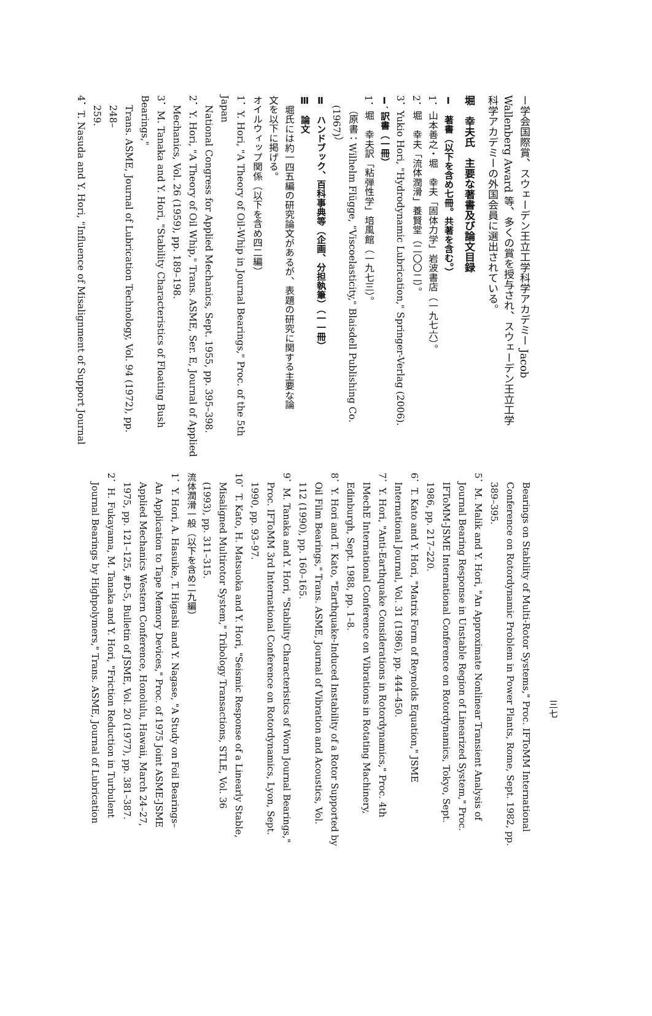ー学会国際賞、スウェーデン王立工学科学アカデミー Jacob
Wallenberg Award 等、多くの賞を授与され、スウェーデン王立工学
科学アカデミーの外国会員に選出されている。
堀　幸夫氏　主要な著書及び論文目録
Ⅰ　著書（以下を含め七冊。共著を含む。）
1．山本善之・堀　幸夫「固体力学」岩波書店（一九七六）。
2．堀　幸夫「流体潤滑」養賢堂（二〇〇二）。
3．Yukio Hori, "Hydrodynamic Lubrication," Springer-Verlag (2006).
Ⅰ′ 訳書（一冊）
1．堀　幸夫訳「粘弾性学」培風館（一九七三）。
（原書：Wilhelm Flügge, "Viscoelasticity," Blaisdell Publishing Co.
(1967)）
Ⅱ　ハンドブック、百科事典等（企画、分担執筆）（一一冊）
Ⅲ　論文
堀氏には約一四五編の研究論文があるが、表題の研究に関する主要な論
文を以下に掲げる。
オイルウィップ関係（以下を含め四二編）
1．Y. Hori, "A Theory of Oil-Whip in Journal Bearings," Proc. of the 5th Japan
National Congress for Applied Mechanics, Sept. 1955, pp. 395–398.
2．Y. Hori, "A Theory of Oil Whip," Trans. ASME, Ser. E, Journal of Applied
Mechanics, Vol. 26 (1959), pp. 189–198.
3．M. Tanaka and Y. Hori, "Stability Characteristics of Floating Bush Bearings,"
Trans. ASME, Journal of Lubrication Technology, Vol. 94 (1972), pp. 248–
259.
4．T. Nasuda and Y. Hori, "Influence of Misalignment of Support Journal
Bearings on Stability of Multi-Rotor Systems," Proc. IFToMM International
Conference on Rotordynamic Problem in Power Plants, Rome, Sept. 1982, pp.
389–395.
5．M. Malik and Y. Hori, "An Approximate Nonlinear Transient Analysis of
Journal Bearing Response in Unstable Region of Linearized System," Proc.
IFToMM-JSME International Conference on Rotordynamics, Tokyo, Sept.
1986, pp. 217–220.
6．T. Kato and Y. Hori, "Matrix Form of Reynolds Equation," JSME
International Journal, Vol. 31 (1986), pp. 444–450.
7．Y. Hori, "Anti-Earthquake Considerations in Rotordynamics," Proc. 4th
IMechE International Conference on Vibrations in Rotating Machinery,
Edinburgh, Sept. 1988, pp. 1–8.
8．Y. Hori and T. Kato, "Earthquake-Induced Instability of a Rotor Supported by
Oil Film Bearings," Trans. ASME, Journal of Vibration and Acoustics, Vol.
112 (1990), pp. 160–165.
9．M. Tanaka and Y. Hori, "Stability Characteristics of Worn Journal Bearings,"
Proc. IFToMM 3rd International Conference on Rotordynamics, Lyon, Sept.
1990, pp. 93–97.
10．T. Kato, H. Matsuoka and Y. Hori, "Seismic Response of a Linearly Stable,
Misaligned Multirotor System," Tribology Transactions, STLE, Vol. 36
(1993), pp. 311–315.
流体潤滑一般（以下を含め二九編）
1．Y. Hori, A. Hasuike, T. Higashi and Y. Nagase, "A Study on Foil Bearings–
An Application to Tape Memory Devices," Proc. of 1975 Joint ASME-JSME
Applied Mechanics Western Conference, Honolulu, Hawaii, March 24–27,
1975, pp. 121–125, #D-5, Bulletin of JSME, Vol. 20 (1977), pp. 381–387.
2．H. Fukayama, M. Tanaka and Y. Hori, "Friction Reduction in Turbulent
Journal Bearings by Highpolymers," Trans. ASME, Journal of Lubrication
三七